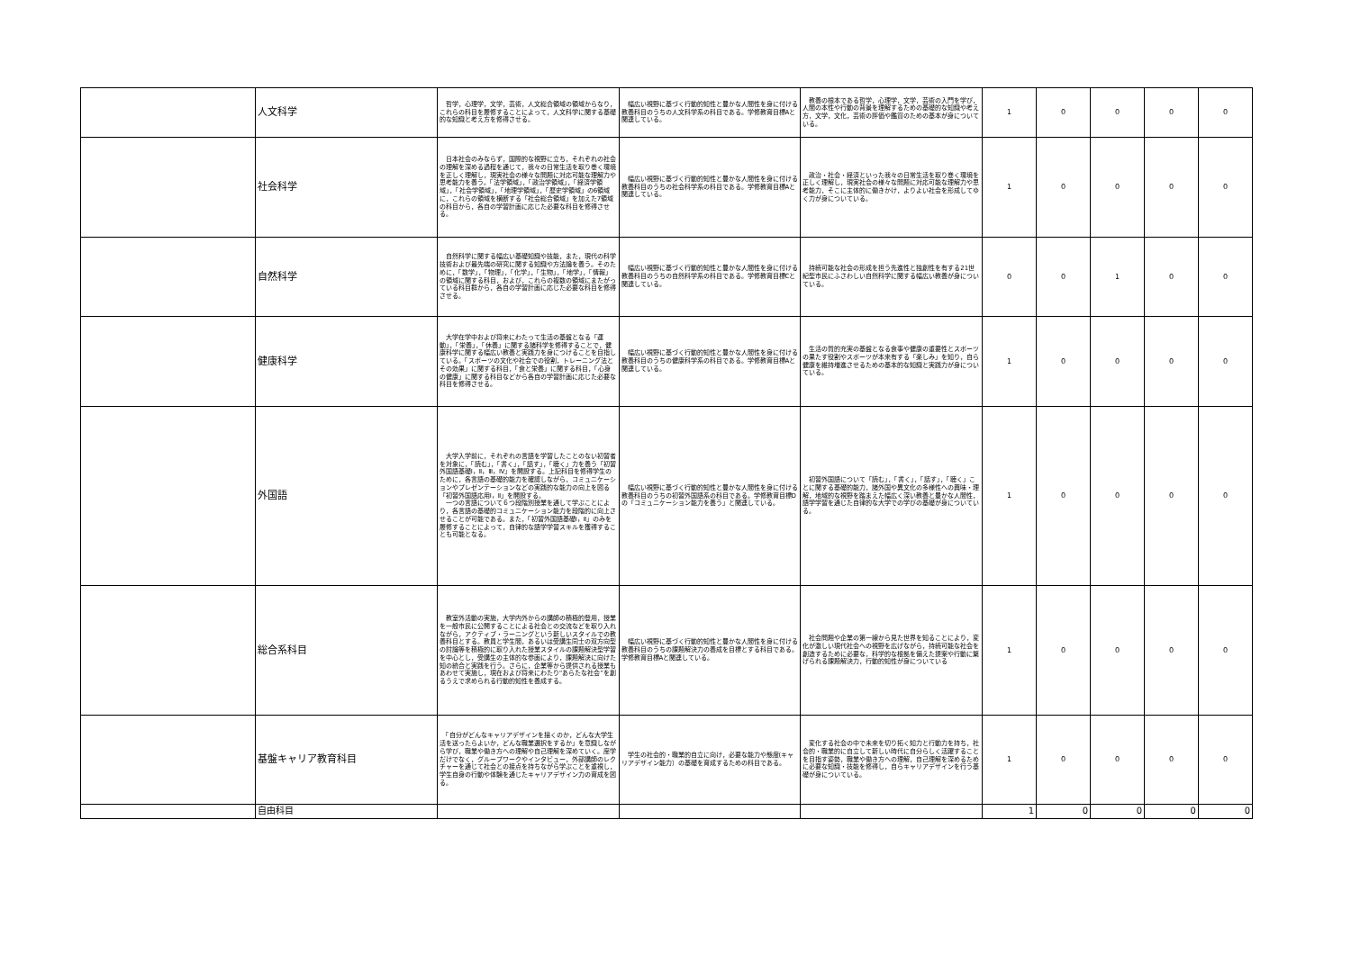| | 人文科学 | 哲学，心理学，文学，芸術，人文総合領域の領域からなり，これらの科目を履修することによって，人文科学に関する基礎的な知識と考え方を修得させる。 | 幅広い視野に基づく行動的知性と豊かな人間性を身に付ける教養科目のうちの人文科学系の科目である。学修教育目標Aと関連している。 | 教養の根本である哲学，心理学，文学，芸術の入門を学び，人間の本性や行動の背景を理解するための基礎的な知識や考え方，文学，文化，芸術の評価や鑑賞のための基本が身についている。 | 1 | 0 | 0 | 0 | 0 |
| | 社会科学 | 日本社会のみならず，国際的な視野に立ち，それぞれの社会の理解を深める過程を通じて，我々の日常生活を取り巻く環境を正しく理解し，現実社会の様々な問題に対応可能な理解力や思考能力を養う。「法学領域」，「政治学領域」，「経済学領域」，「社会学領域」，「地理学領域」，「歴史学領域」の6領域に，これらの領域を横断する「社会総合領域」を加えた7領域の科目から，各自の学習計画に応じた必要な科目を修得させる。 | 幅広い視野に基づく行動的知性と豊かな人間性を身に付ける教養科目のうちの社会科学系の科目である。学修教育目標Aと関連している。 | 政治・社会・経済といった我々の日常生活を取り巻く環境を正しく理解し，現実社会の様々な問題に対応可能な理解力や思考能力，そこに主体的に働きかけ，よりよい社会を形成してゆく力が身についている。 | 1 | 0 | 0 | 0 | 0 |
| | 自然科学 | 自然科学に関する幅広い基礎知識や技能，また，現代の科学技術および最先端の研究に関する知識や方法論を養う。そのために，「数学」，「物理」，「化学」，「生物」，「地学」，「情報」の領域に関する科目，および，これらの複数の領域にまたがっている科目群から，各自の学習計画に応じた必要な科目を修得させる。 | 幅広い視野に基づく行動的知性と豊かな人間性を身に付ける教養科目のうちの自然科学系の科目である。学修教育目標Cと関連している。 | 持続可能な社会の形成を担う先進性と独創性を有する21世紀型市民にふさわしい自然科学に関する幅広い教養が身についている。 | 0 | 0 | 1 | 0 | 0 |
| | 健康科学 | 大学在学中および将来にわたって生活の基盤となる「運動」，「栄養」，「休養」に関する諸科学を修得することで，健康科学に関する幅広い教養と実践力を身につけることを目指している。「スポーツの文化や社会での役割，トレーニング法とその効果」に関する科目，「食と栄養」に関する科目，「心身の健康」に関する科目などから各自の学習計画に応じた必要な科目を修得させる。 | 幅広い視野に基づく行動的知性と豊かな人間性を身に付ける教養科目のうちの健康科学系の科目である。学修教育目標Aと関連している。 | 生活の質的充実の基盤となる食事や健康の重要性とスポーツの果たす役割やスポーツが本来有する「楽しみ」を知り，自ら健康を維持増進させるための基本的な知識と実践力が身についている。 | 1 | 0 | 0 | 0 | 0 |
| | 外国語 | 大学入学前に，それぞれの言語を学習したことのない初習者を対象に，「読む」，「書く」，「話す」，「聴く」力を養う「初習外国語基礎Ⅰ，Ⅱ，Ⅲ，Ⅳ」を開設する。上記科目を修得学生のために，各言語の基礎的能力を確認しながら，コミュニケーションやプレゼンテーションなどの実践的な能力の向上を図る「初習外国語応用Ⅰ，Ⅱ」を開設する。 一つの言語について６つ段階別授業を通して学ぶことにより，各言語の基礎的コミュニケーション能力を段階的に向上させることが可能である。また，「初習外国語基礎Ⅰ，Ⅱ」のみを履修することによって，自律的な語学学習スキルを獲得することも可能となる。 | 幅広い視野に基づく行動的知性と豊かな人間性を身に付ける教養科目のうちの初習外国語系の科目である。学修教育目標Dの「コミュニケーション能力を養う」と関連している。 | 初習外国語について「読む」，「書く」，「話す」，「聴く」ことに関する基礎的能力，諸外国や異文化の多様性への興味・理解，地域的な視野を踏まえた幅広く深い教養と豊かな人間性，語学学習を通じた自律的な大学での学びの基礎が身についている。 | 1 | 0 | 0 | 0 | 0 |
| | 総合系科目 | 教室外活動の実施，大学内外からの講師の積極的登用，授業を一般市民に公開することによる社会との交流などを取り入れながら，アクティブ・ラーニングという新しいスタイルでの教養科目とする。教員と学生間，あるいは受講生同士の双方向型の討論等を積極的に取り入れた授業スタイルの課題解決型学習を中心とし，受講生の主体的な参画により，課題解決に向けた知の統合と実践を行う。さらに，企業等から提供される授業もあわせて実施し，現在および将来にわたり“あらたな社会”を創るうえで求められる行動的知性を養成する。 | 幅広い視野に基づく行動的知性と豊かな人間性を身に付ける教養科目のうちの課題解決力の養成を目標とする科目である。学修教育目標Aと関連している。 | 社会問題や企業の第一線から見た世界を知ることにより，変化が激しい現代社会への視野を広げながら，持続可能な社会を創造するために必要な，科学的な根拠を備えた提案や行動に繋げられる課題解決力，行動的知性が身についている | 1 | 0 | 0 | 0 | 0 |
| | 基盤キャリア教育科目 | 「自分がどんなキャリアデザインを描くのか，どんな大学生活を送ったらよいか，どんな職業選択をするか」を意識しながら学び，職業や働き方への理解や自己理解を深めていく。座学だけでなく，グループワークやインタビュー，外部講師のレクチャーを通じて社会との接点を持ちながら学ぶことを重視し，学生自身の行動や体験を通じたキャリアデザイン力の育成を図る。 | 学生の社会的・職業的自立に向け，必要な能力や態度(キャリアデザイン能力）の基礎を育成するための科目である。 | 変化する社会の中で未来を切り拓く知力と行動力を持ち，社会的・職業的に自立して新しい時代に自分らしく活躍することを目指す姿勢，職業や働き方への理解，自己理解を深めるために必要な知識・技能を修得し，自らキャリアデザインを行う基礎が身についている。 | 1 | 0 | 0 | 0 | 0 |
| | 自由科目 | | | | 1 | 0 | 0 | 0 | 0 |